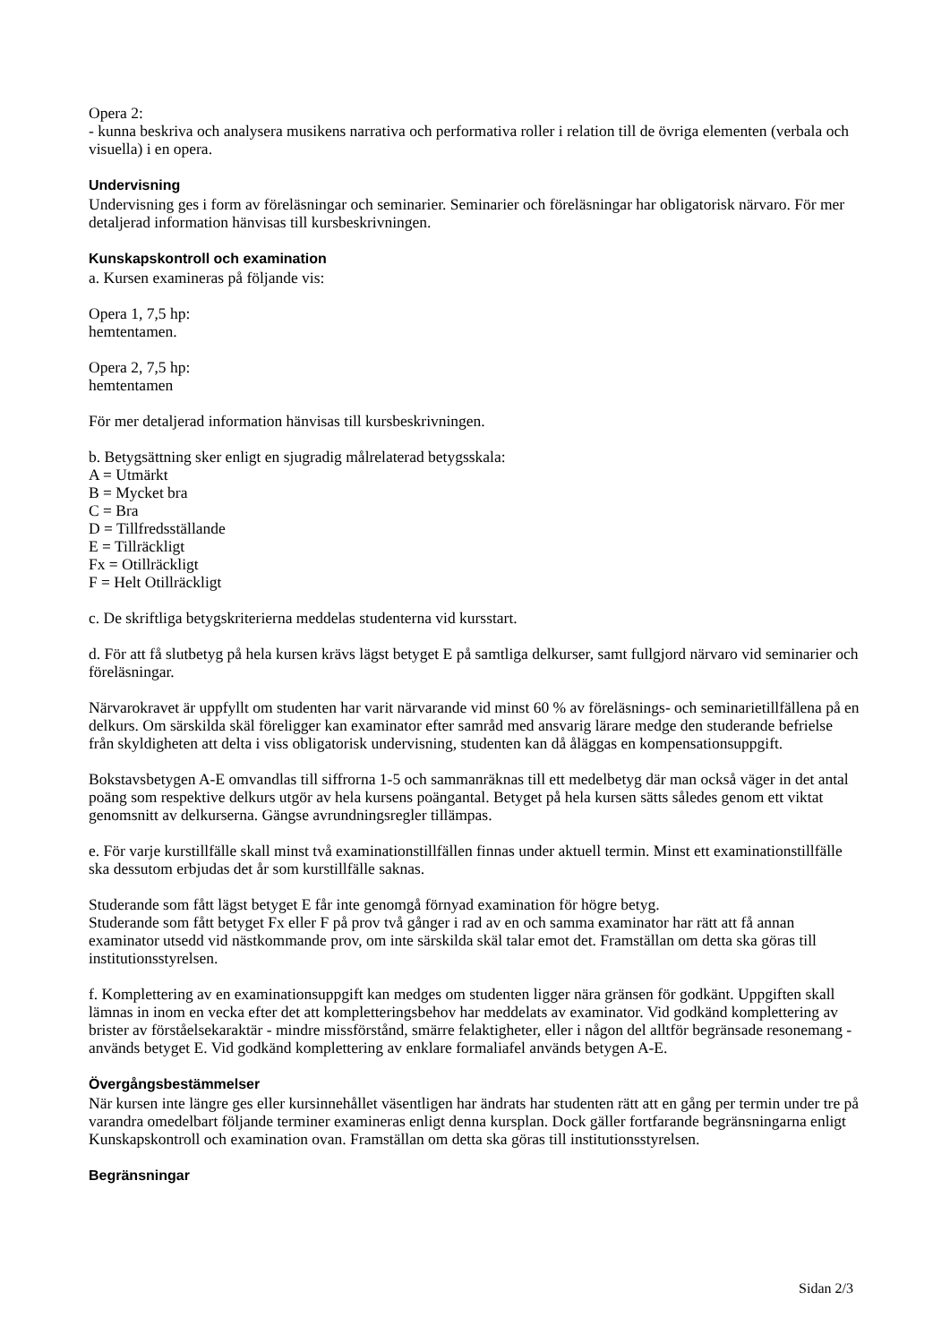Opera 2:
- kunna beskriva och analysera musikens narrativa och performativa roller i relation till de övriga elementen (verbala och visuella) i en opera.
Undervisning
Undervisning ges i form av föreläsningar och seminarier. Seminarier och föreläsningar har obligatorisk närvaro. För mer detaljerad information hänvisas till kursbeskrivningen.
Kunskapskontroll och examination
a. Kursen examineras på följande vis:
Opera 1, 7,5 hp:
hemtentamen.
Opera 2, 7,5 hp:
hemtentamen
För mer detaljerad information hänvisas till kursbeskrivningen.
b. Betygsättning sker enligt en sjugradig målrelaterad betygsskala:
A = Utmärkt
B = Mycket bra
C = Bra
D = Tillfredsställande
E = Tillräckligt
Fx = Otillräckligt
F = Helt Otillräckligt
c. De skriftliga betygskriterierna meddelas studenterna vid kursstart.
d. För att få slutbetyg på hela kursen krävs lägst betyget E på samtliga delkurser, samt fullgjord närvaro vid seminarier och föreläsningar.
Närvarokravet är uppfyllt om studenten har varit närvarande vid minst 60 % av föreläsnings- och seminarietillfällena på en delkurs. Om särskilda skäl föreligger kan examinator efter samråd med ansvarig lärare medge den studerande befrielse från skyldigheten att delta i viss obligatorisk undervisning, studenten kan då åläggas en kompensationsuppgift.
Bokstavsbetygen A-E omvandlas till siffrorna 1-5 och sammanräknas till ett medelbetyg där man också väger in det antal poäng som respektive delkurs utgör av hela kursens poängantal. Betyget på hela kursen sätts således genom ett viktat genomsnitt av delkurserna. Gängse avrundningsregler tillämpas.
e. För varje kurstillfälle skall minst två examinationstillfällen finnas under aktuell termin. Minst ett examinationstillfälle ska dessutom erbjudas det år som kurstillfälle saknas.
Studerande som fått lägst betyget E får inte genomgå förnyad examination för högre betyg.
Studerande som fått betyget Fx eller F på prov två gånger i rad av en och samma examinator har rätt att få annan examinator utsedd vid nästkommande prov, om inte särskilda skäl talar emot det. Framställan om detta ska göras till institutionsstyrelsen.
f. Komplettering av en examinationsuppgift kan medges om studenten ligger nära gränsen för godkänt. Uppgiften skall lämnas in inom en vecka efter det att kompletteringsbehov har meddelats av examinator. Vid godkänd komplettering av brister av förståelsekaraktär - mindre missförstånd, smärre felaktigheter, eller i någon del alltför begränsade resonemang - används betyget E. Vid godkänd komplettering av enklare formaliafel används betygen A-E.
Övergångsbestämmelser
När kursen inte längre ges eller kursinnehållet väsentligen har ändrats har studenten rätt att en gång per termin under tre på varandra omedelbart följande terminer examineras enligt denna kursplan. Dock gäller fortfarande begränsningarna enligt Kunskapskontroll och examination ovan. Framställan om detta ska göras till institutionsstyrelsen.
Begränsningar
Sidan 2/3